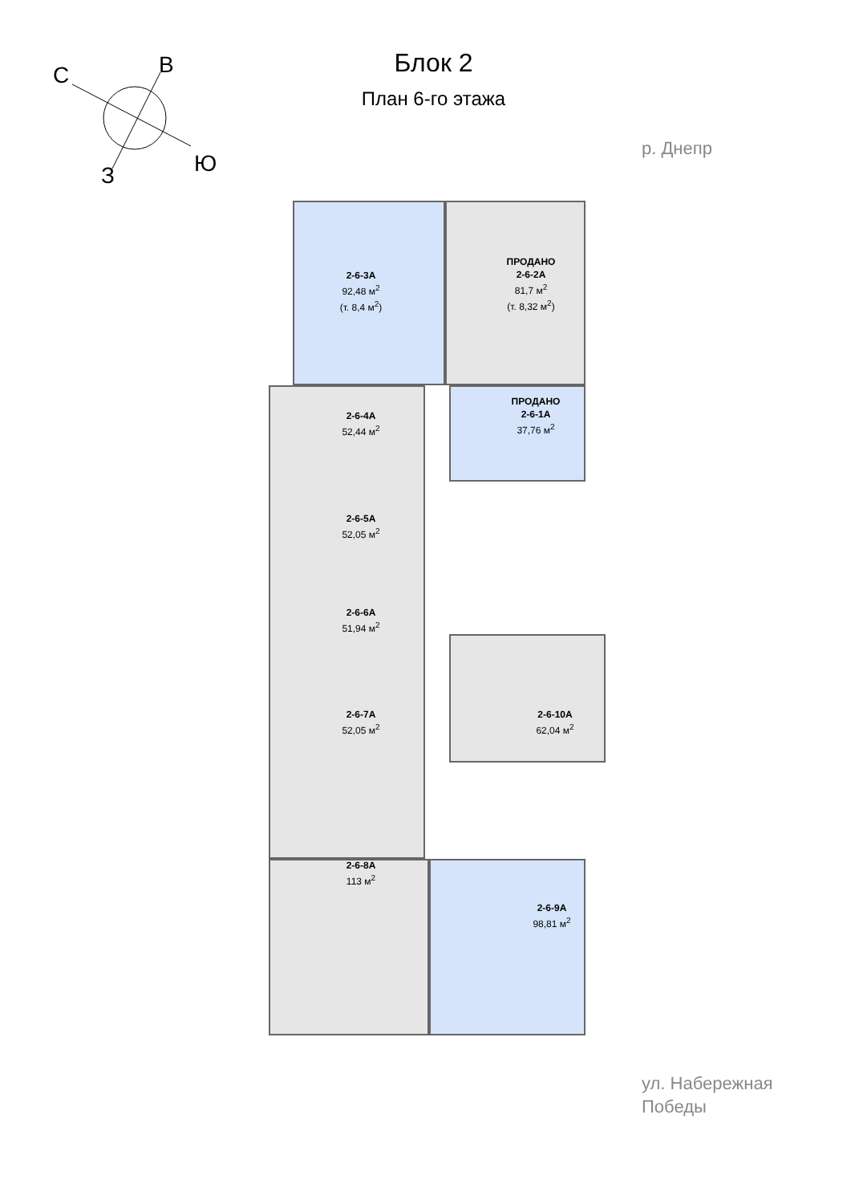С В
Ю З
Блок 2
План 6-го этажа
р. Днепр
2-6-3А
92,48 м<sup>2</sup>
(т. 8,4 м<sup>2</sup>)
ПРОДАНО
2-6-2А
81,7 м<sup>2</sup>
(т. 8,32 м<sup>2</sup>)
2-6-4А
52,44 м<sup>2</sup>
ПРОДАНО
2-6-1А
37,76 м<sup>2</sup>
2-6-5А
52,05 м<sup>2</sup>
2-6-6А
51,94 м<sup>2</sup>
2-6-7А
52,05 м<sup>2</sup>
2-6-10А
62,04 м<sup>2</sup>
2-6-8А
113 м<sup>2</sup>
2-6-9А
98,81 м<sup>2</sup>
ул. Набережная
Победы